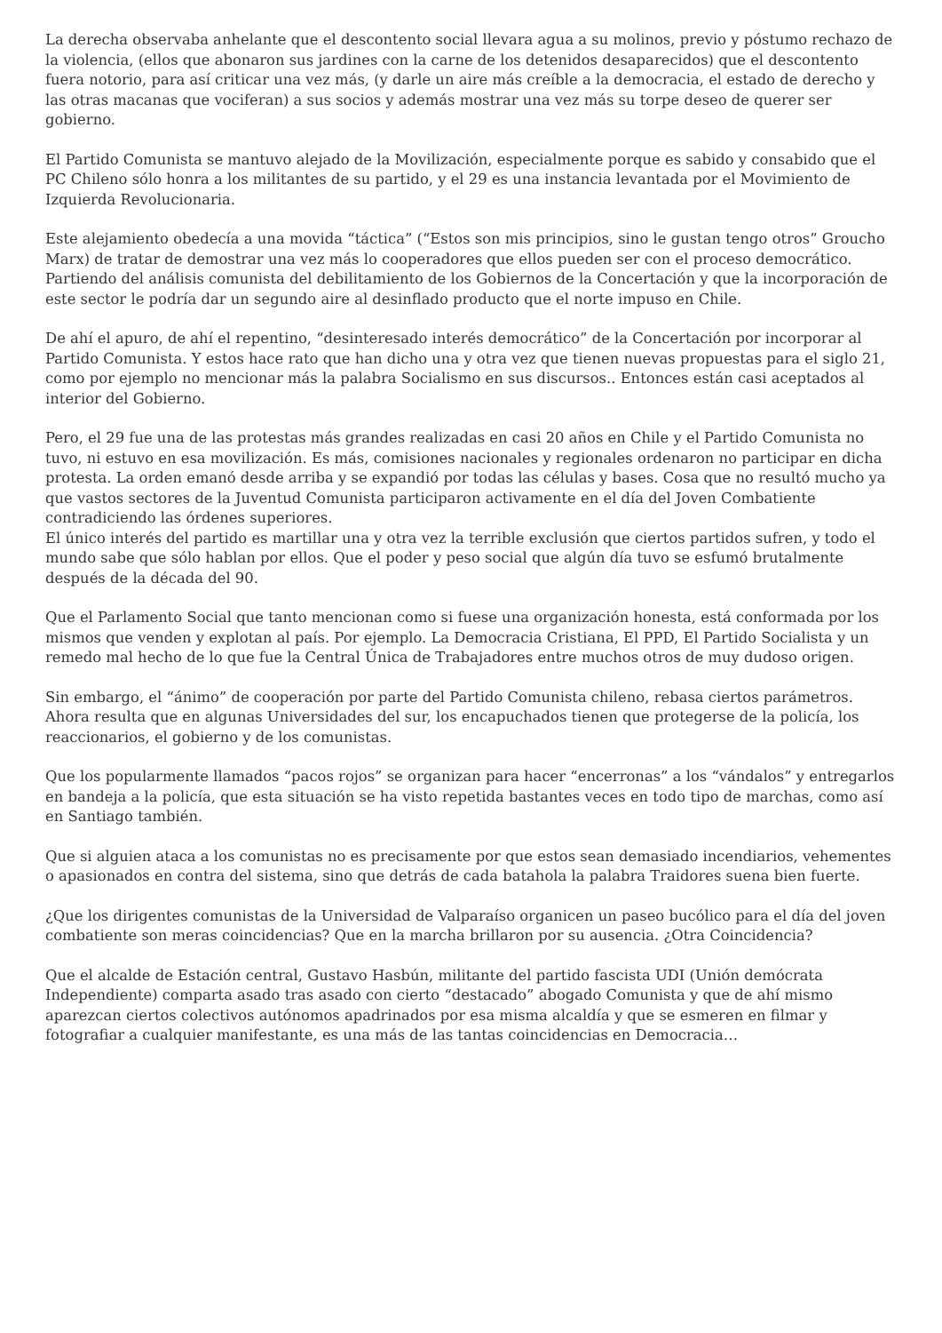La derecha observaba anhelante que el descontento social llevara agua a su molinos, previo y póstumo rechazo de la violencia, (ellos que abonaron sus jardines con la carne de los detenidos desaparecidos) que el descontento fuera notorio, para así criticar una vez más, (y darle un aire más creíble a la democracia, el estado de derecho y las otras macanas que vociferan) a sus socios y además mostrar una vez más su torpe deseo de querer ser gobierno.
El Partido Comunista se mantuvo alejado de la Movilización, especialmente porque es sabido y consabido que el PC Chileno sólo honra a los militantes de su partido, y el 29 es una instancia levantada por el Movimiento de Izquierda Revolucionaria.
Este alejamiento obedecía a una movida “táctica” (“Estos son mis principios, sino le gustan tengo otros” Groucho Marx) de tratar de demostrar una vez más lo cooperadores que ellos pueden ser con el proceso democrático. Partiendo del análisis comunista del debilitamiento de los Gobiernos de la Concertación y que la incorporación de este sector le podría dar un segundo aire al desinflado producto que el norte impuso en Chile.
De ahí el apuro, de ahí el repentino, “desinteresado interés democrático” de la Concertación por incorporar al Partido Comunista. Y estos hace rato que han dicho una y otra vez que tienen nuevas propuestas para el siglo 21, como por ejemplo no mencionar más la palabra Socialismo en sus discursos.. Entonces están casi aceptados al interior del Gobierno.
Pero, el 29 fue una de las protestas más grandes realizadas en casi 20 años en Chile y el Partido Comunista no tuvo, ni estuvo en esa movilización. Es más, comisiones nacionales y regionales ordenaron no participar en dicha protesta. La orden emanó desde arriba y se expandió por todas las células y bases. Cosa que no resultó mucho ya que vastos sectores de la Juventud Comunista participaron activamente en el día del Joven Combatiente contradiciendo las órdenes superiores.
El único interés del partido es martillar una y otra vez la terrible exclusión que ciertos partidos sufren, y todo el mundo sabe que sólo hablan por ellos. Que el poder y peso social que algún día tuvo se esfumó brutalmente después de la década del 90.
Que el Parlamento Social que tanto mencionan como si fuese una organización honesta, está conformada por los mismos que venden y explotan al país. Por ejemplo. La Democracia Cristiana, El PPD, El Partido Socialista y un remedo mal hecho de lo que fue la Central Única de Trabajadores entre muchos otros de muy dudoso origen.
Sin embargo, el “ánimo” de cooperación por parte del Partido Comunista chileno, rebasa ciertos parámetros. Ahora resulta que en algunas Universidades del sur, los encapuchados tienen que protegerse de la policía, los reaccionarios, el gobierno y de los comunistas.
Que los popularmente llamados “pacos rojos” se organizan para hacer “encerronas” a los “vándalos” y entregarlos en bandeja a la policía, que esta situación se ha visto repetida bastantes veces en todo tipo de marchas, como así en Santiago también.
Que si alguien ataca a los comunistas no es precisamente por que estos sean demasiado incendiarios, vehementes o apasionados en contra del sistema, sino que detrás de cada batahola la palabra Traidores suena bien fuerte.
¿Que los dirigentes comunistas de la Universidad de Valparaíso organicen un paseo bucólico para el día del joven combatiente son meras coincidencias? Que en la marcha brillaron por su ausencia. ¿Otra Coincidencia?
Que el alcalde de Estación central, Gustavo Hasbún, militante del partido fascista UDI (Unión demócrata Independiente) comparta asado tras asado con cierto “destacado” abogado Comunista y que de ahí mismo aparezcan ciertos colectivos autónomos apadrinados por esa misma alcaldía y que se esmeren en filmar y fotografiar a cualquier manifestante, es una más de las tantas coincidencias en Democracia…